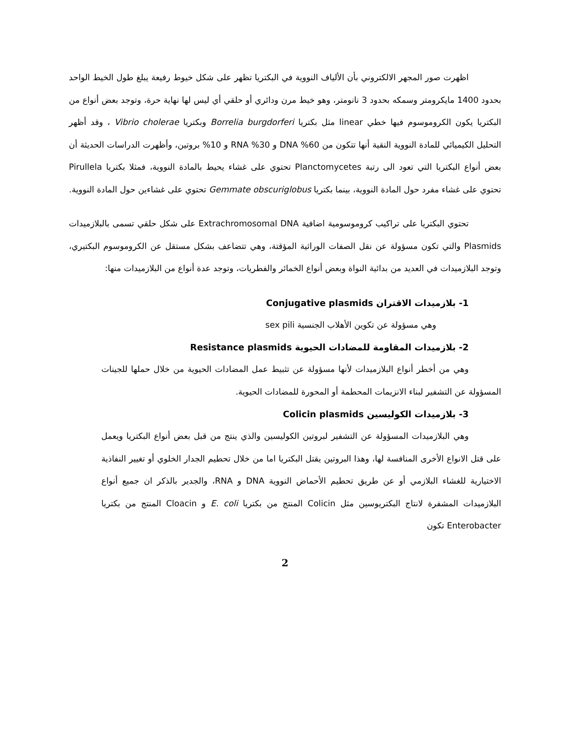اظهرت صور المجهر الالكتروني بأن الألياف النووية في البكتريا تظهر على شكل خيوط رفيعة يبلغ طول الخيط الواحد بحدود 1400 مايكرومتر وسمكه بحدود 3 نانومتر، وهو خيط مرن ودائري أو حلقي أي ليس لها نهاية حرة، وتوجد بعض أنواع من البكتريا يكون الكروموسوم فيها خطي linear مثل بكتريا Borrelia burgdorferi وبكتريا Vibrio cholerae ، وقد أظهر التحليل الكيميائي للمادة النووية النقية أنها تتكون من 60% DNA و 30% RNA و 10% بروتين، وأظهرت الدراسات الحديثة أن بعض أنواع البكتريا التي تعود الى رتبة Planctomycetes تحتوي على غشاء يحيط بالمادة النووية، فمثلا بكتريا Pirullela تحتوي على غشاء مفرد حول المادة النووية، بينما بكتريا Gemmate obscuriglobus تحتوي على غشاءين حول المادة النووية.
تحتوي البكتريا على تراكيب كروموسومية اضافية Extrachromosomal DNA على شكل حلقي تسمى بالبلازميدات Plasmids والتي تكون مسؤولة عن نقل الصفات الوراثية المؤقتة، وهي تتضاعف بشكل مستقل عن الكروموسوم البكتيري، وتوجد البلازميدات في العديد من بدائية النواة وبعض أنواع الخمائر والفطريات، وتوجد عدة أنواع من البلازميدات منها:
1- بلازميدات الاقتران Conjugative plasmids
وهي مسؤولة عن تكوين الأهلاب الجنسية sex pili
2- بلازميدات المقاومة للمضادات الحيوية Resistance plasmids
وهي من أخطر أنواع البلازميدات لأنها مسؤولة عن تثبيط عمل المضادات الحيوية من خلال حملها للجينات المسؤولة عن التشفير لبناء الانزيمات المحطمة أو المحورة للمضادات الحيوية.
3- بلازميدات الكوليسين Colicin plasmids
وهي البلازميدات المسؤولة عن التشفير لبروتين الكوليسين والذي ينتج من قبل بعض أنواع البكتريا ويعمل على قتل الانواع الأخرى المنافسة لها، وهذا البروتين يقتل البكتريا اما من خلال تحطيم الجدار الخلوي أو تغيير النفاذية الاختيارية للغشاء البلازمي أو عن طريق تحطيم الأحماض النووية DNA و RNA، والجدير بالذكر ان جميع أنواع البلازميدات المشفرة لانتاج البكتريوسين مثل Colicin المنتج من بكتريا E. coli و Cloacin المنتج من بكتريا Enterobacter تكون
2